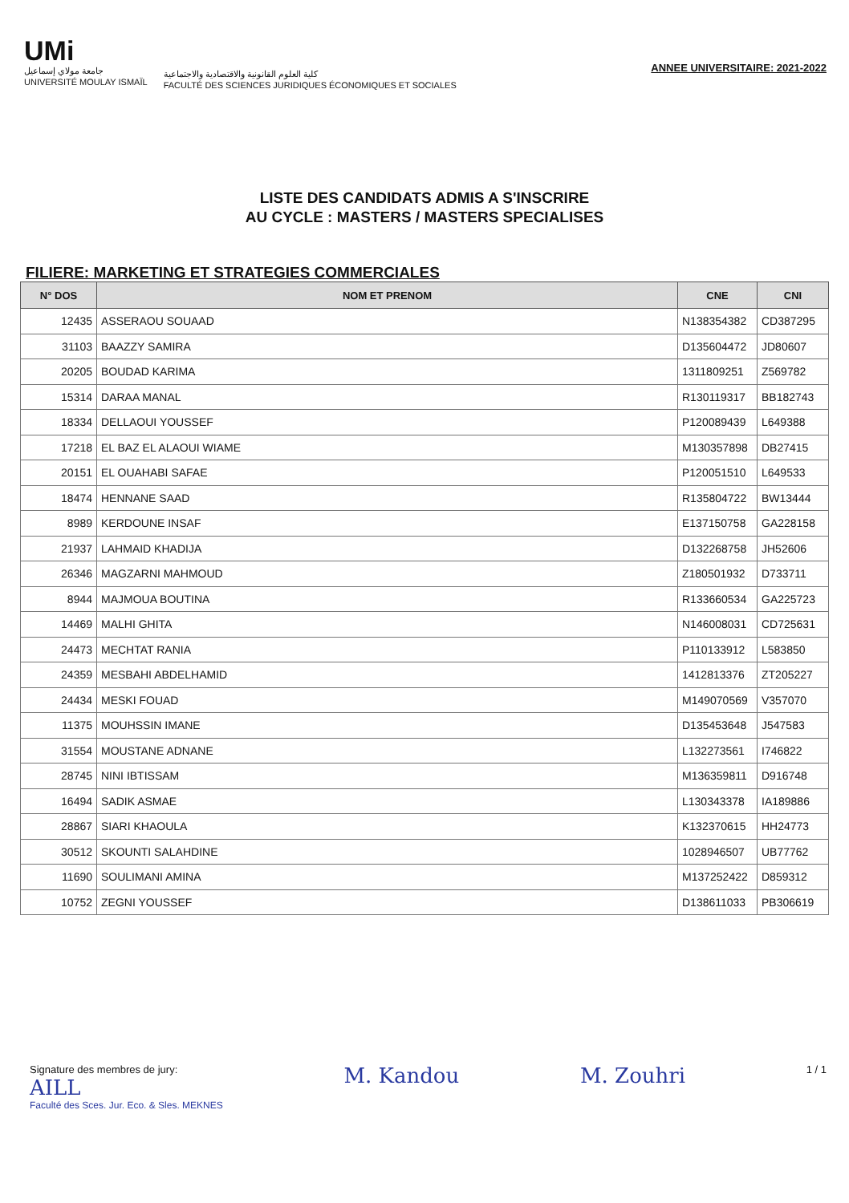UMi
جامعة مولاي إسماعيل
UNIVERSITÉ MOULAY ISMAÏL
كلية العلوم القانونية والاقتصادية والاجتماعية
FACULTÉ DES SCIENCES JURIDIQUES ÉCONOMIQUES ET SOCIALES
ANNEE UNIVERSITAIRE: 2021-2022
LISTE DES CANDIDATS ADMIS A S'INSCRIRE
AU CYCLE : MASTERS / MASTERS SPECIALISES
FILIERE: MARKETING ET STRATEGIES COMMERCIALES
| N° DOS | NOM ET PRENOM | CNE | CNI |
| --- | --- | --- | --- |
| 12435 | ASSERAOU SOUAAD | N138354382 | CD387295 |
| 31103 | BAAZZY SAMIRA | D135604472 | JD80607 |
| 20205 | BOUDAD KARIMA | 1311809251 | Z569782 |
| 15314 | DARAA MANAL | R130119317 | BB182743 |
| 18334 | DELLAOUI YOUSSEF | P120089439 | L649388 |
| 17218 | EL BAZ EL ALAOUI WIAME | M130357898 | DB27415 |
| 20151 | EL OUAHABI SAFAE | P120051510 | L649533 |
| 18474 | HENNANE SAAD | R135804722 | BW13444 |
| 8989 | KERDOUNE INSAF | E137150758 | GA228158 |
| 21937 | LAHMAID KHADIJA | D132268758 | JH52606 |
| 26346 | MAGZARNI MAHMOUD | Z180501932 | D733711 |
| 8944 | MAJMOUA BOUTINA | R133660534 | GA225723 |
| 14469 | MALHI GHITA | N146008031 | CD725631 |
| 24473 | MECHTAT RANIA | P110133912 | L583850 |
| 24359 | MESBAHI ABDELHAMID | 1412813376 | ZT205227 |
| 24434 | MESKI FOUAD | M149070569 | V357070 |
| 11375 | MOUHSSIN IMANE | D135453648 | J547583 |
| 31554 | MOUSTANE ADNANE | L132273561 | I746822 |
| 28745 | NINI IBTISSAM | M136359811 | D916748 |
| 16494 | SADIK ASMAE | L130343378 | IA189886 |
| 28867 | SIARI KHAOULA | K132370615 | HH24773 |
| 30512 | SKOUNTI SALAHDINE | 1028946507 | UB77762 |
| 11690 | SOULIMANI AMINA | M137252422 | D859312 |
| 10752 | ZEGNI YOUSSEF | D138611033 | PB306619 |
Signature des membres de jury:
AILL
Faculté des Sces. Jur. Eco. & Sles. MEKNES
M. Kandou M. Zouhri
1 / 1